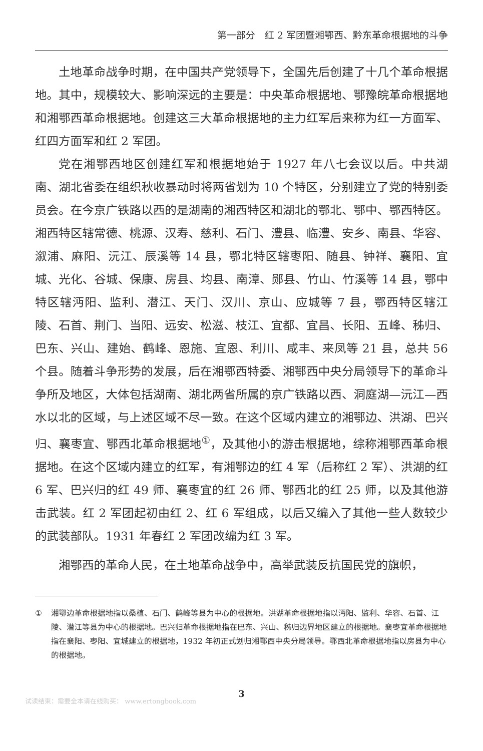第一部分　红 2 军团暨湘鄂西、黔东革命根据地的斗争
土地革命战争时期，在中国共产党领导下，全国先后创建了十几个革命根据地。其中，规模较大、影响深远的主要是：中央革命根据地、鄂豫皖革命根据地和湘鄂西革命根据地。创建这三大革命根据地的主力红军后来称为红一方面军、红四方面军和红 2 军团。
党在湘鄂西地区创建红军和根据地始于 1927 年八七会议以后。中共湖南、湖北省委在组织秋收暴动时将两省划为 10 个特区，分别建立了党的特别委员会。在今京广铁路以西的是湖南的湘西特区和湖北的鄂北、鄂中、鄂西特区。湘西特区辖常德、桃源、汉寿、慈利、石门、澧县、临澧、安乡、南县、华容、溆浦、麻阳、沅江、辰溪等 14 县，鄂北特区辖枣阳、随县、钟祥、襄阳、宜城、光化、谷城、保康、房县、均县、南漳、郧县、竹山、竹溪等 14 县，鄂中特区辖沔阳、监利、潜江、天门、汉川、京山、应城等 7 县，鄂西特区辖江陵、石首、荆门、当阳、远安、松滋、枝江、宜都、宜昌、长阳、五峰、秭归、巴东、兴山、建始、鹤峰、恩施、宜恩、利川、咸丰、来凤等 21 县，总共 56 个县。随着斗争形势的发展，后在湘鄂西特委、湘鄂西中央分局领导下的革命斗争所及地区，大体包括湖南、湖北两省所属的京广铁路以西、洞庭湖—沅江—西水以北的区域，与上述区域不尽一致。在这个区域内建立的湘鄂边、洪湖、巴兴归、襄枣宜、鄂西北革命根据地<sup>①</sup>，及其他小的游击根据地，综称湘鄂西革命根据地。在这个区域内建立的红军，有湘鄂边的红 4 军（后称红 2 军）、洪湖的红 6 军、巴兴归的红 49 师、襄枣宜的红 26 师、鄂西北的红 25 师，以及其他游击武装。红 2 军团起初由红 2、红 6 军组成，以后又编入了其他一些人数较少的武装部队。1931 年春红 2 军团改编为红 3 军。
湘鄂西的革命人民，在土地革命战争中，高举武装反抗国民党的旗帜，
① 湘鄂边革命根据地指以桑植、石门、鹤峰等县为中心的根据地。洪湖革命根据地指以沔阳、监利、华容、石首、江陵、潜江等县为中心的根据地。巴兴归革命根据地指在巴东、兴山、秭归边界地区建立的根据地。襄枣宜革命根据地指在襄阳、枣阳、宜城建立的根据地，1932 年初正式划归湘鄂西中央分局领导。鄂西北革命根据地指以房县为中心的根据地。
3
试读结束：需要全本请在线购买： www.ertongbook.com